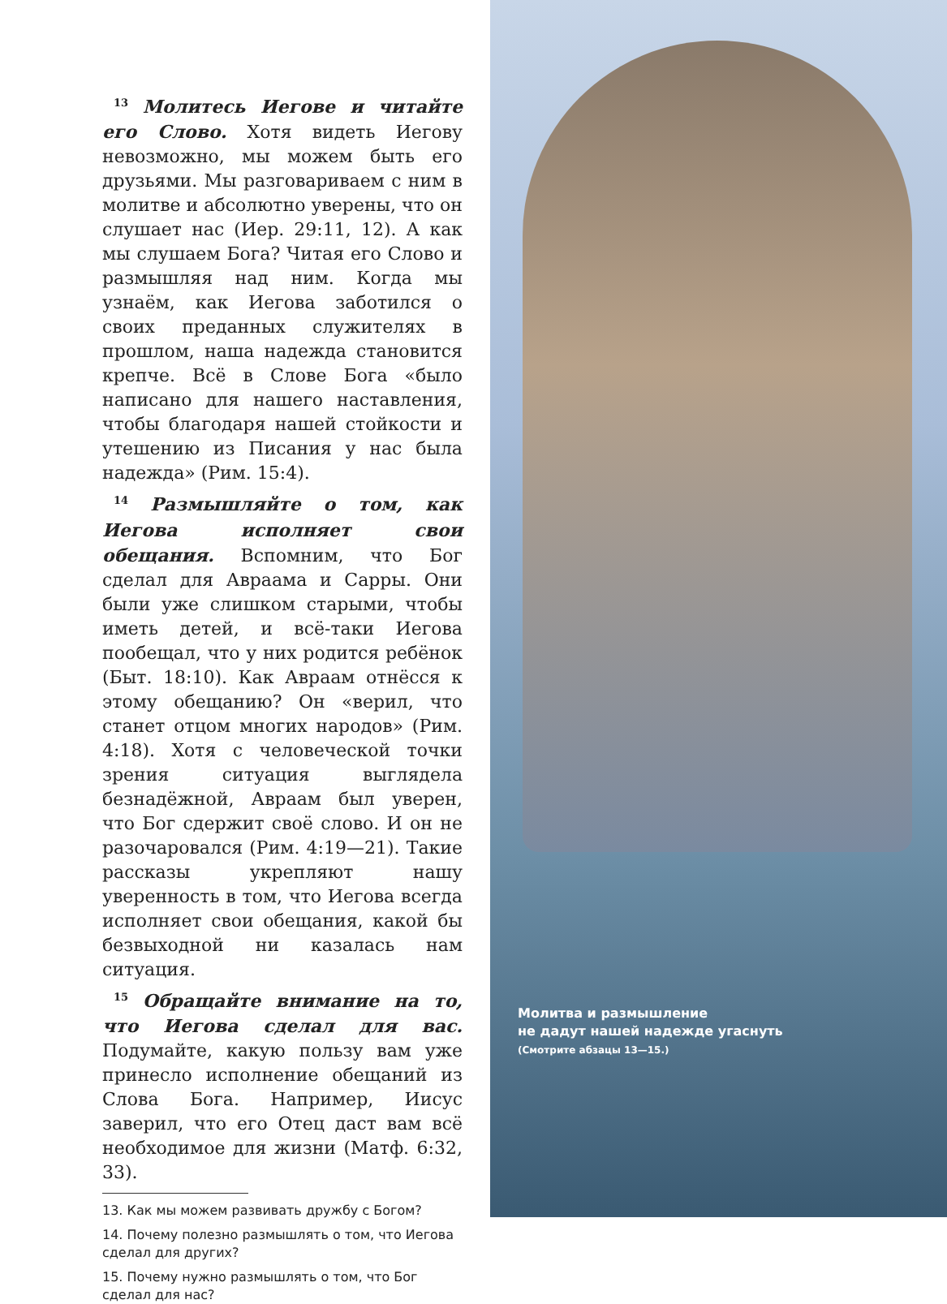<sup>13</sup> Молитесь Иегове и читайте его Слово. Хотя видеть Иегову невозможно, мы можем быть его друзьями. Мы разговариваем с ним в молитве и абсолютно уверены, что он слушает нас (Иер. 29:11, 12). А как мы слушаем Бога? Читая его Слово и размышляя над ним. Когда мы узнаём, как Иегова заботился о своих преданных служителях в прошлом, наша надежда становится крепче. Всё в Слове Бога «было написано для нашего наставления, чтобы благодаря нашей стойкости и утешению из Писания у нас была надежда» (Рим. 15:4).
<sup>14</sup> Размышляйте о том, как Иегова исполняет свои обещания. Вспомним, что Бог сделал для Авраама и Сарры. Они были уже слишком старыми, чтобы иметь детей, и всё-таки Иегова пообещал, что у них родится ребёнок (Быт. 18:10). Как Авраам отнёсся к этому обещанию? Он «верил, что станет отцом многих народов» (Рим. 4:18). Хотя с человеческой точки зрения ситуация выглядела безнадёжной, Авраам был уверен, что Бог сдержит своё слово. И он не разочаровался (Рим. 4:19—21). Такие рассказы укрепляют нашу уверенность в том, что Иегова всегда исполняет свои обещания, какой бы безвыходной ни казалась нам ситуация.
<sup>15</sup> Обращайте внимание на то, что Иегова сделал для вас. Подумайте, какую пользу вам уже принесло исполнение обещаний из Слова Бога. Например, Иисус заверил, что его Отец даст вам всё необходимое для жизни (Матф. 6:32, 33).
13. Как мы можем развивать дружбу с Богом?
14. Почему полезно размышлять о том, что Иегова сделал для других?
15. Почему нужно размышлять о том, что Бог сделал для нас?
Молитва и размышление
не дадут нашей надежде угаснуть
(Смотрите абзацы 13—15.)